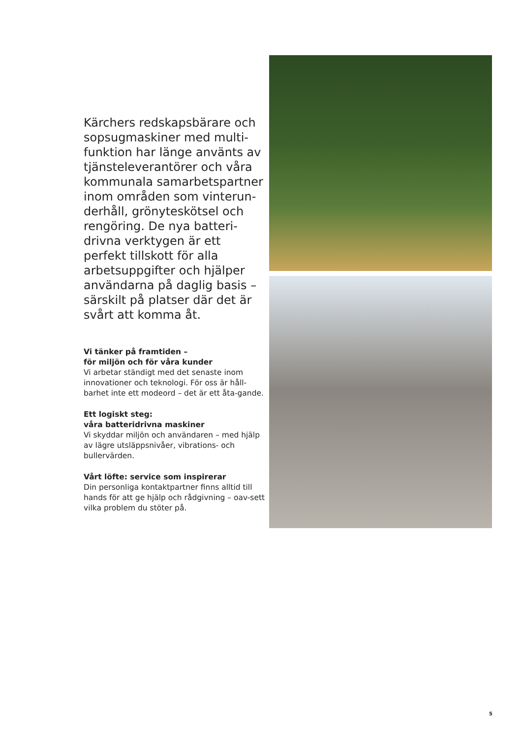Kärchers redskapsbärare och sopsugmaskiner med multi-funktion har länge använts av tjänsteleverantörer och våra kommunala samarbetspartner inom områden som vinterun-derhåll, grönyteskötsel och rengöring. De nya batteri-drivna verktygen är ett perfekt tillskott för alla arbetsuppgifter och hjälper användarna på daglig basis – särskilt på platser där det är svårt att komma åt.
Vi tänker på framtiden –
för miljön och för våra kunder
Vi arbetar ständigt med det senaste inom innovationer och teknologi. För oss är håll-barhet inte ett modeord – det är ett åta-gande.
Ett logiskt steg:
våra batteridrivna maskiner
Vi skyddar miljön och användaren – med hjälp av lägre utsläppsnivåer, vibrations- och bullervärden.
Vårt löfte: service som inspirerar
Din personliga kontaktpartner finns alltid till hands för att ge hjälp och rådgivning – oav-sett vilka problem du stöter på.
5